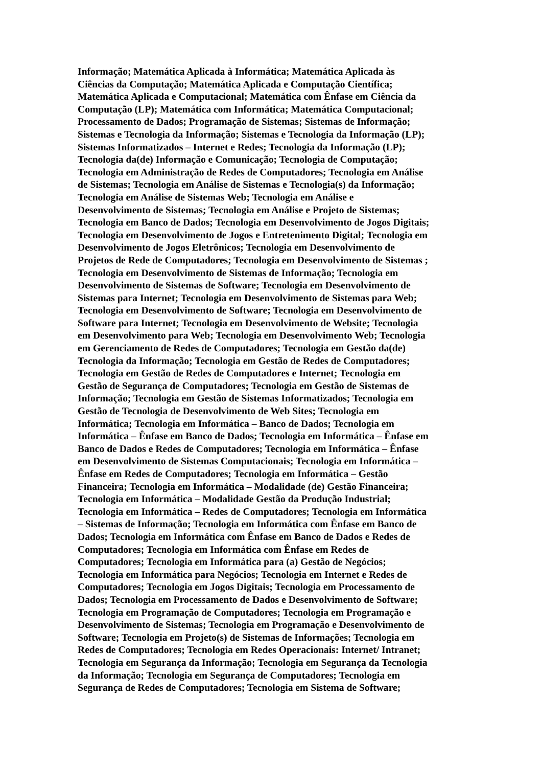Informação; Matemática Aplicada à Informática; Matemática Aplicada às
Ciências da Computação; Matemática Aplicada e Computação Científica;
Matemática Aplicada e Computacional; Matemática com Ênfase em Ciência da
Computação (LP); Matemática com Informática; Matemática Computacional;
Processamento de Dados; Programação de Sistemas; Sistemas de Informação;
Sistemas e Tecnologia da Informação; Sistemas e Tecnologia da Informação (LP);
Sistemas Informatizados – Internet e Redes; Tecnologia da Informação (LP);
Tecnologia da(de) Informação e Comunicação; Tecnologia de Computação;
Tecnologia em Administração de Redes de Computadores; Tecnologia em Análise
de Sistemas; Tecnologia em Análise de Sistemas e Tecnologia(s) da Informação;
Tecnologia em Análise de Sistemas Web; Tecnologia em Análise e
Desenvolvimento de Sistemas; Tecnologia em Análise e Projeto de Sistemas;
Tecnologia em Banco de Dados; Tecnologia em Desenvolvimento de Jogos Digitais;
Tecnologia em Desenvolvimento de Jogos e Entretenimento Digital; Tecnologia em
Desenvolvimento de Jogos Eletrônicos; Tecnologia em Desenvolvimento de
Projetos de Rede de Computadores; Tecnologia em Desenvolvimento de Sistemas ;
Tecnologia em Desenvolvimento de Sistemas de Informação; Tecnologia em
Desenvolvimento de Sistemas de Software; Tecnologia em Desenvolvimento de
Sistemas para Internet; Tecnologia em Desenvolvimento de Sistemas para Web;
Tecnologia em Desenvolvimento de Software; Tecnologia em Desenvolvimento de
Software para Internet; Tecnologia em Desenvolvimento de Website; Tecnologia
em Desenvolvimento para Web; Tecnologia em Desenvolvimento Web; Tecnologia
em Gerenciamento de Redes de Computadores; Tecnologia em Gestão da(de)
Tecnologia da Informação; Tecnologia em Gestão de Redes de Computadores;
Tecnologia em Gestão de Redes de Computadores e Internet; Tecnologia em
Gestão de Segurança de Computadores; Tecnologia em Gestão de Sistemas de
Informação; Tecnologia em Gestão de Sistemas Informatizados; Tecnologia em
Gestão de Tecnologia de Desenvolvimento de Web Sites; Tecnologia em
Informática; Tecnologia em Informática – Banco de Dados; Tecnologia em
Informática – Ênfase em Banco de Dados; Tecnologia em Informática – Ênfase em
Banco de Dados e Redes de Computadores; Tecnologia em Informática – Ênfase
em Desenvolvimento de Sistemas Computacionais; Tecnologia em Informática –
Ênfase em Redes de Computadores; Tecnologia em Informática – Gestão
Financeira; Tecnologia em Informática – Modalidade (de) Gestão Financeira;
Tecnologia em Informática – Modalidade Gestão da Produção Industrial;
Tecnologia em Informática – Redes de Computadores; Tecnologia em Informática
– Sistemas de Informação; Tecnologia em Informática com Ênfase em Banco de
Dados; Tecnologia em Informática com Ênfase em Banco de Dados e Redes de
Computadores; Tecnologia em Informática com Ênfase em Redes de
Computadores; Tecnologia em Informática para (a) Gestão de Negócios;
Tecnologia em Informática para Negócios; Tecnologia em Internet e Redes de
Computadores; Tecnologia em Jogos Digitais; Tecnologia em Processamento de
Dados; Tecnologia em Processamento de Dados e Desenvolvimento de Software;
Tecnologia em Programação de Computadores; Tecnologia em Programação e
Desenvolvimento de Sistemas; Tecnologia em Programação e Desenvolvimento de
Software; Tecnologia em Projeto(s) de Sistemas de Informações; Tecnologia em
Redes de Computadores; Tecnologia em Redes Operacionais: Internet/ Intranet;
Tecnologia em Segurança da Informação; Tecnologia em Segurança da Tecnologia
da Informação; Tecnologia em Segurança de Computadores; Tecnologia em
Segurança de Redes de Computadores; Tecnologia em Sistema de Software;